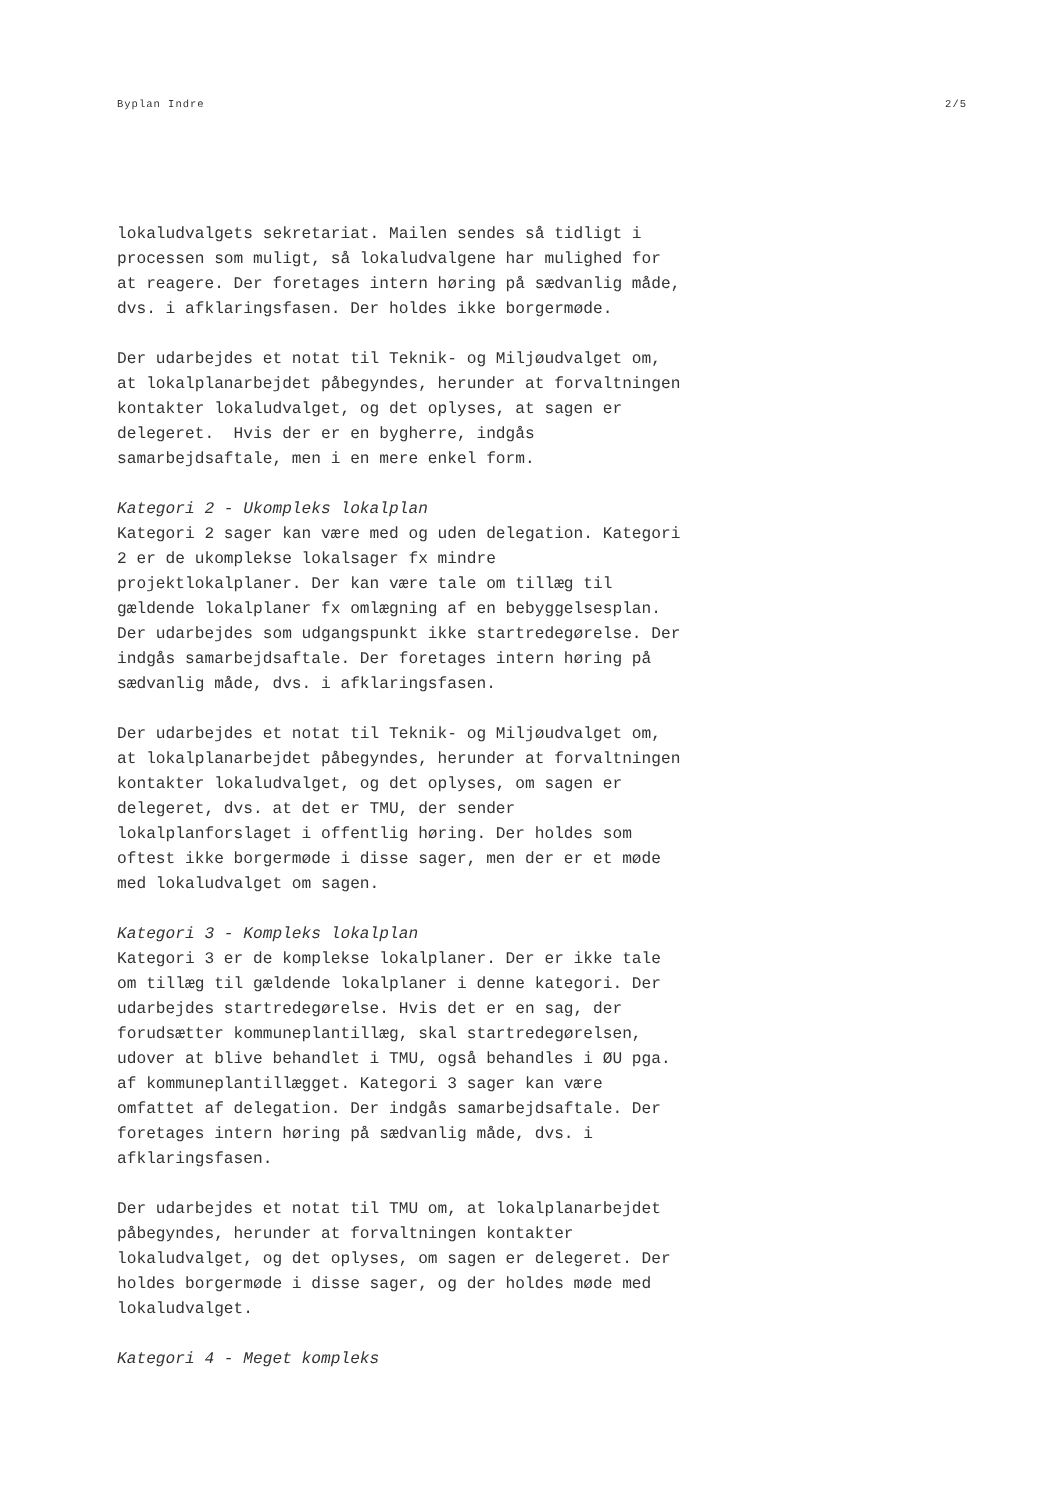Byplan Indre 2/5
lokaludvalgets sekretariat. Mailen sendes så tidligt i processen som muligt, så lokaludvalgene har mulighed for at reagere. Der foretages intern høring på sædvanlig måde, dvs. i afklaringsfasen. Der holdes ikke borgermøde.
Der udarbejdes et notat til Teknik- og Miljøudvalget om, at lokalplanarbejdet påbegyndes, herunder at forvaltningen kontakter lokaludvalget, og det oplyses, at sagen er delegeret. Hvis der er en bygherre, indgås samarbejdsaftale, men i en mere enkel form.
Kategori 2 - Ukompleks lokalplan Kategori 2 sager kan være med og uden delegation. Kategori 2 er de ukomplekse lokalsager fx mindre projektlokalplaner. Der kan være tale om tillæg til gældende lokalplaner fx omlægning af en bebyggelsesplan. Der udarbejdes som udgangspunkt ikke startredegørelse. Der indgås samarbejdsaftale. Der foretages intern høring på sædvanlig måde, dvs. i afklaringsfasen.
Der udarbejdes et notat til Teknik- og Miljøudvalget om, at lokalplanarbejdet påbegyndes, herunder at forvaltningen kontakter lokaludvalget, og det oplyses, om sagen er delegeret, dvs. at det er TMU, der sender lokalplanforslaget i offentlig høring. Der holdes som oftest ikke borgermøde i disse sager, men der er et møde med lokaludvalget om sagen.
Kategori 3 - Kompleks lokalplan Kategori 3 er de komplekse lokalplaner. Der er ikke tale om tillæg til gældende lokalplaner i denne kategori. Der udarbejdes startredegørelse. Hvis det er en sag, der forudsætter kommuneplantillæg, skal startredegørelsen, udover at blive behandlet i TMU, også behandles i ØU pga. af kommuneplantillægget. Kategori 3 sager kan være omfattet af delegation. Der indgås samarbejdsaftale. Der foretages intern høring på sædvanlig måde, dvs. i afklaringsfasen.
Der udarbejdes et notat til TMU om, at lokalplanarbejdet påbegyndes, herunder at forvaltningen kontakter lokaludvalget, og det oplyses, om sagen er delegeret. Der holdes borgermøde i disse sager, og der holdes møde med lokaludvalget.
Kategori 4 - Meget kompleks